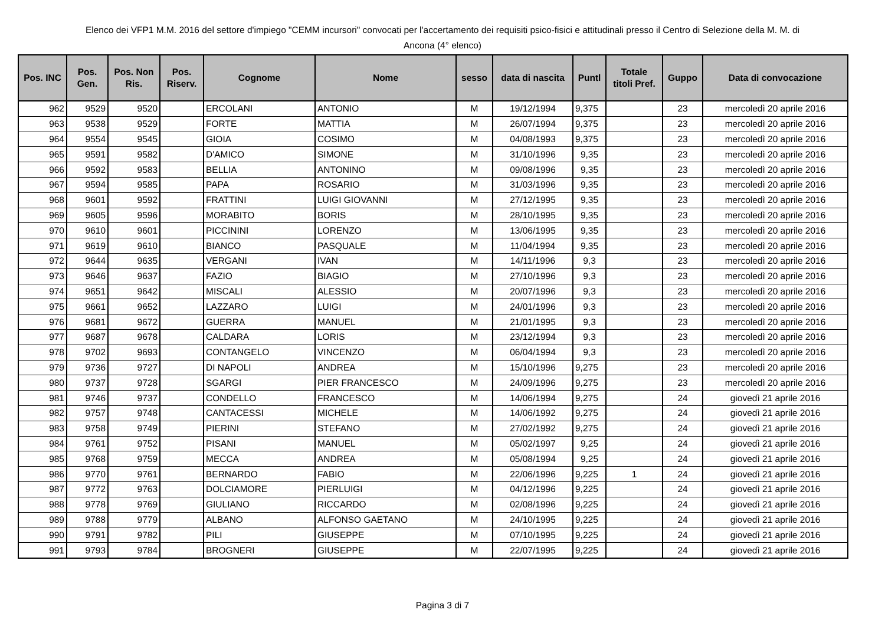Elenco dei VFP1 M.M. 2016 del settore d'impiego "CEMM incursori" convocati per l'accertamento dei requisiti psico-fisici e attitudinali presso il Centro di Selezione della M. M. di
Ancona (4° elenco)
| Pos. INC | Pos. Gen. | Pos. Non Ris. | Pos. Riserv. | Cognome | Nome | sesso | data di nascita | Puntl | Totale titoli Pref. | Guppo | Data di convocazione |
| --- | --- | --- | --- | --- | --- | --- | --- | --- | --- | --- | --- |
| 962 | 9529 | 9520 | | ERCOLANI | ANTONIO | M | 19/12/1994 | 9,375 | | 23 | mercoledì 20 aprile 2016 |
| 963 | 9538 | 9529 | | FORTE | MATTIA | M | 26/07/1994 | 9,375 | | 23 | mercoledì 20 aprile 2016 |
| 964 | 9554 | 9545 | | GIOIA | COSIMO | M | 04/08/1993 | 9,375 | | 23 | mercoledì 20 aprile 2016 |
| 965 | 9591 | 9582 | | D'AMICO | SIMONE | M | 31/10/1996 | 9,35 | | 23 | mercoledì 20 aprile 2016 |
| 966 | 9592 | 9583 | | BELLIA | ANTONINO | M | 09/08/1996 | 9,35 | | 23 | mercoledì 20 aprile 2016 |
| 967 | 9594 | 9585 | | PAPA | ROSARIO | M | 31/03/1996 | 9,35 | | 23 | mercoledì 20 aprile 2016 |
| 968 | 9601 | 9592 | | FRATTINI | LUIGI GIOVANNI | M | 27/12/1995 | 9,35 | | 23 | mercoledì 20 aprile 2016 |
| 969 | 9605 | 9596 | | MORABITO | BORIS | M | 28/10/1995 | 9,35 | | 23 | mercoledì 20 aprile 2016 |
| 970 | 9610 | 9601 | | PICCININI | LORENZO | M | 13/06/1995 | 9,35 | | 23 | mercoledì 20 aprile 2016 |
| 971 | 9619 | 9610 | | BIANCO | PASQUALE | M | 11/04/1994 | 9,35 | | 23 | mercoledì 20 aprile 2016 |
| 972 | 9644 | 9635 | | VERGANI | IVAN | M | 14/11/1996 | 9,3 | | 23 | mercoledì 20 aprile 2016 |
| 973 | 9646 | 9637 | | FAZIO | BIAGIO | M | 27/10/1996 | 9,3 | | 23 | mercoledì 20 aprile 2016 |
| 974 | 9651 | 9642 | | MISCALI | ALESSIO | M | 20/07/1996 | 9,3 | | 23 | mercoledì 20 aprile 2016 |
| 975 | 9661 | 9652 | | LAZZARO | LUIGI | M | 24/01/1996 | 9,3 | | 23 | mercoledì 20 aprile 2016 |
| 976 | 9681 | 9672 | | GUERRA | MANUEL | M | 21/01/1995 | 9,3 | | 23 | mercoledì 20 aprile 2016 |
| 977 | 9687 | 9678 | | CALDARA | LORIS | M | 23/12/1994 | 9,3 | | 23 | mercoledì 20 aprile 2016 |
| 978 | 9702 | 9693 | | CONTANGELO | VINCENZO | M | 06/04/1994 | 9,3 | | 23 | mercoledì 20 aprile 2016 |
| 979 | 9736 | 9727 | | DI NAPOLI | ANDREA | M | 15/10/1996 | 9,275 | | 23 | mercoledì 20 aprile 2016 |
| 980 | 9737 | 9728 | | SGARGI | PIER FRANCESCO | M | 24/09/1996 | 9,275 | | 23 | mercoledì 20 aprile 2016 |
| 981 | 9746 | 9737 | | CONDELLO | FRANCESCO | M | 14/06/1994 | 9,275 | | 24 | giovedì 21 aprile 2016 |
| 982 | 9757 | 9748 | | CANTACESSI | MICHELE | M | 14/06/1992 | 9,275 | | 24 | giovedì 21 aprile 2016 |
| 983 | 9758 | 9749 | | PIERINI | STEFANO | M | 27/02/1992 | 9,275 | | 24 | giovedì 21 aprile 2016 |
| 984 | 9761 | 9752 | | PISANI | MANUEL | M | 05/02/1997 | 9,25 | | 24 | giovedì 21 aprile 2016 |
| 985 | 9768 | 9759 | | MECCA | ANDREA | M | 05/08/1994 | 9,25 | | 24 | giovedì 21 aprile 2016 |
| 986 | 9770 | 9761 | | BERNARDO | FABIO | M | 22/06/1996 | 9,225 | 1 | 24 | giovedì 21 aprile 2016 |
| 987 | 9772 | 9763 | | DOLCIAMORE | PIERLUIGI | M | 04/12/1996 | 9,225 | | 24 | giovedì 21 aprile 2016 |
| 988 | 9778 | 9769 | | GIULIANO | RICCARDO | M | 02/08/1996 | 9,225 | | 24 | giovedì 21 aprile 2016 |
| 989 | 9788 | 9779 | | ALBANO | ALFONSO GAETANO | M | 24/10/1995 | 9,225 | | 24 | giovedì 21 aprile 2016 |
| 990 | 9791 | 9782 | | PILI | GIUSEPPE | M | 07/10/1995 | 9,225 | | 24 | giovedì 21 aprile 2016 |
| 991 | 9793 | 9784 | | BROGNERI | GIUSEPPE | M | 22/07/1995 | 9,225 | | 24 | giovedì 21 aprile 2016 |
Pagina 3 di 7